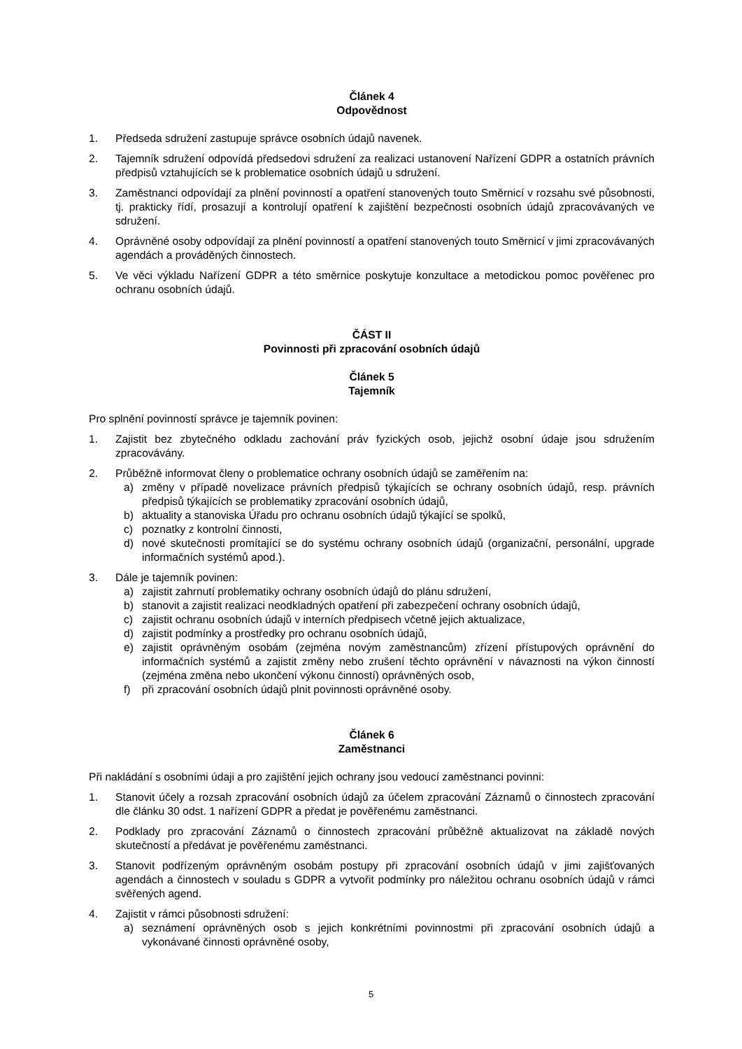Článek 4
Odpovědnost
1. Předseda sdružení zastupuje správce osobních údajů navenek.
2. Tajemník sdružení odpovídá předsedovi sdružení za realizaci ustanovení Nařízení GDPR a ostatních právních předpisů vztahujících se k problematice osobních údajů u sdružení.
3. Zaměstnanci odpovídají za plnění povinností a opatření stanovených touto Směrnicí v rozsahu své působnosti, tj. prakticky řídí, prosazují a kontrolují opatření k zajištění bezpečnosti osobních údajů zpracovávaných ve sdružení.
4. Oprávněné osoby odpovídají za plnění povinností a opatření stanovených touto Směrnicí v jimi zpracovávaných agendách a prováděných činnostech.
5. Ve věci výkladu Nařízení GDPR a této směrnice poskytuje konzultace a metodickou pomoc pověřenec pro ochranu osobních údajů.
ČÁST II
Povinnosti při zpracování osobních údajů
Článek 5
Tajemník
Pro splnění povinností správce je tajemník povinen:
1. Zajistit bez zbytečného odkladu zachování práv fyzických osob, jejichž osobní údaje jsou sdružením zpracovávány.
2. Průběžně informovat členy o problematice ochrany osobních údajů se zaměřením na:
a) změny v případě novelizace právních předpisů týkajících se ochrany osobních údajů, resp. právních předpisů týkajících se problematiky zpracování osobních údajů,
b) aktuality a stanoviska Úřadu pro ochranu osobních údajů týkající se spolků,
c) poznatky z kontrolní činnosti,
d) nové skutečnosti promítající se do systému ochrany osobních údajů (organizační, personální, upgrade informačních systémů apod.).
3. Dále je tajemník povinen:
a) zajistit zahrnutí problematiky ochrany osobních údajů do plánu sdružení,
b) stanovit a zajistit realizaci neodkladných opatření při zabezpečení ochrany osobních údajů,
c) zajistit ochranu osobních údajů v interních předpisech včetně jejich aktualizace,
d) zajistit podmínky a prostředky pro ochranu osobních údajů,
e) zajistit oprávněným osobám (zejména novým zaměstnancům) zřízení přístupových oprávnění do informačních systémů a zajistit změny nebo zrušení těchto oprávnění v návaznosti na výkon činností (zejména změna nebo ukončení výkonu činností) oprávněných osob,
f) při zpracování osobních údajů plnit povinnosti oprávněné osoby.
Článek 6
Zaměstnanci
Při nakládání s osobními údaji a pro zajištění jejich ochrany jsou vedoucí zaměstnanci povinni:
1. Stanovit účely a rozsah zpracování osobních údajů za účelem zpracování Záznamů o činnostech zpracování dle článku 30 odst. 1 nařízení GDPR a předat je pověřenému zaměstnanci.
2. Podklady pro zpracování Záznamů o činnostech zpracování průběžně aktualizovat na základě nových skutečností a předávat je pověřenému zaměstnanci.
3. Stanovit podřízeným oprávněným osobám postupy při zpracování osobních údajů v jimi zajišťovaných agendách a činnostech v souladu s GDPR a vytvořit podmínky pro náležitou ochranu osobních údajů v rámci svěřených agend.
4. Zajistit v rámci působnosti sdružení:
a) seznámení oprávněných osob s jejich konkrétními povinnostmi při zpracování osobních údajů a vykonávané činnosti oprávněné osoby,
5